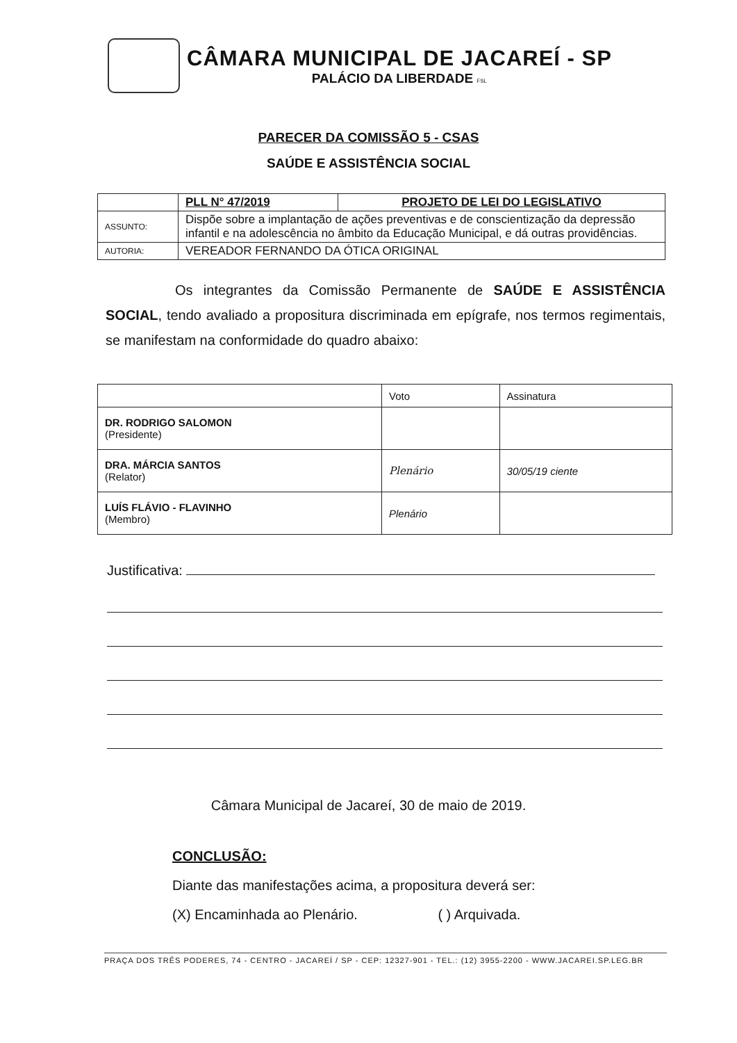CÂMARA MUNICIPAL DE JACAREÍ - SP
PALÁCIO DA LIBERDADE FSL
PARECER DA COMISSÃO 5 - CSAS
SAÚDE E ASSISTÊNCIA SOCIAL
| | PLL N° 47/2019 | PROJETO DE LEI DO LEGISLATIVO |
| ASSUNTO: | Dispõe sobre a implantação de ações preventivas e de conscientização da depressão infantil e na adolescência no âmbito da Educação Municipal, e dá outras providências. | |
| AUTORIA: | VEREADOR FERNANDO DA ÓTICA ORIGINAL | |
Os integrantes da Comissão Permanente de SAÚDE E ASSISTÊNCIA SOCIAL, tendo avaliado a propositura discriminada em epígrafe, nos termos regimentais, se manifestam na conformidade do quadro abaixo:
| | Voto | Assinatura |
| --- | --- | --- |
| DR. RODRIGO SALOMON (Presidente) | | |
| DRA. MÁRCIA SANTOS (Relator) | Plenário | 30/05/19 ciente |
| LUÍS FLÁVIO - FLAVINHO (Membro) | Plenário | |
Justificativa:
Câmara Municipal de Jacareí, 30 de maio de 2019.
CONCLUSÃO:
Diante das manifestações acima, a propositura deverá ser:
(X) Encaminhada ao Plenário. ( ) Arquivada.
PRAÇA DOS TRÊS PODERES, 74 - CENTRO - JACAREÍ / SP - CEP: 12327-901 - TEL.: (12) 3955-2200 - WWW.JACAREI.SP.LEG.BR